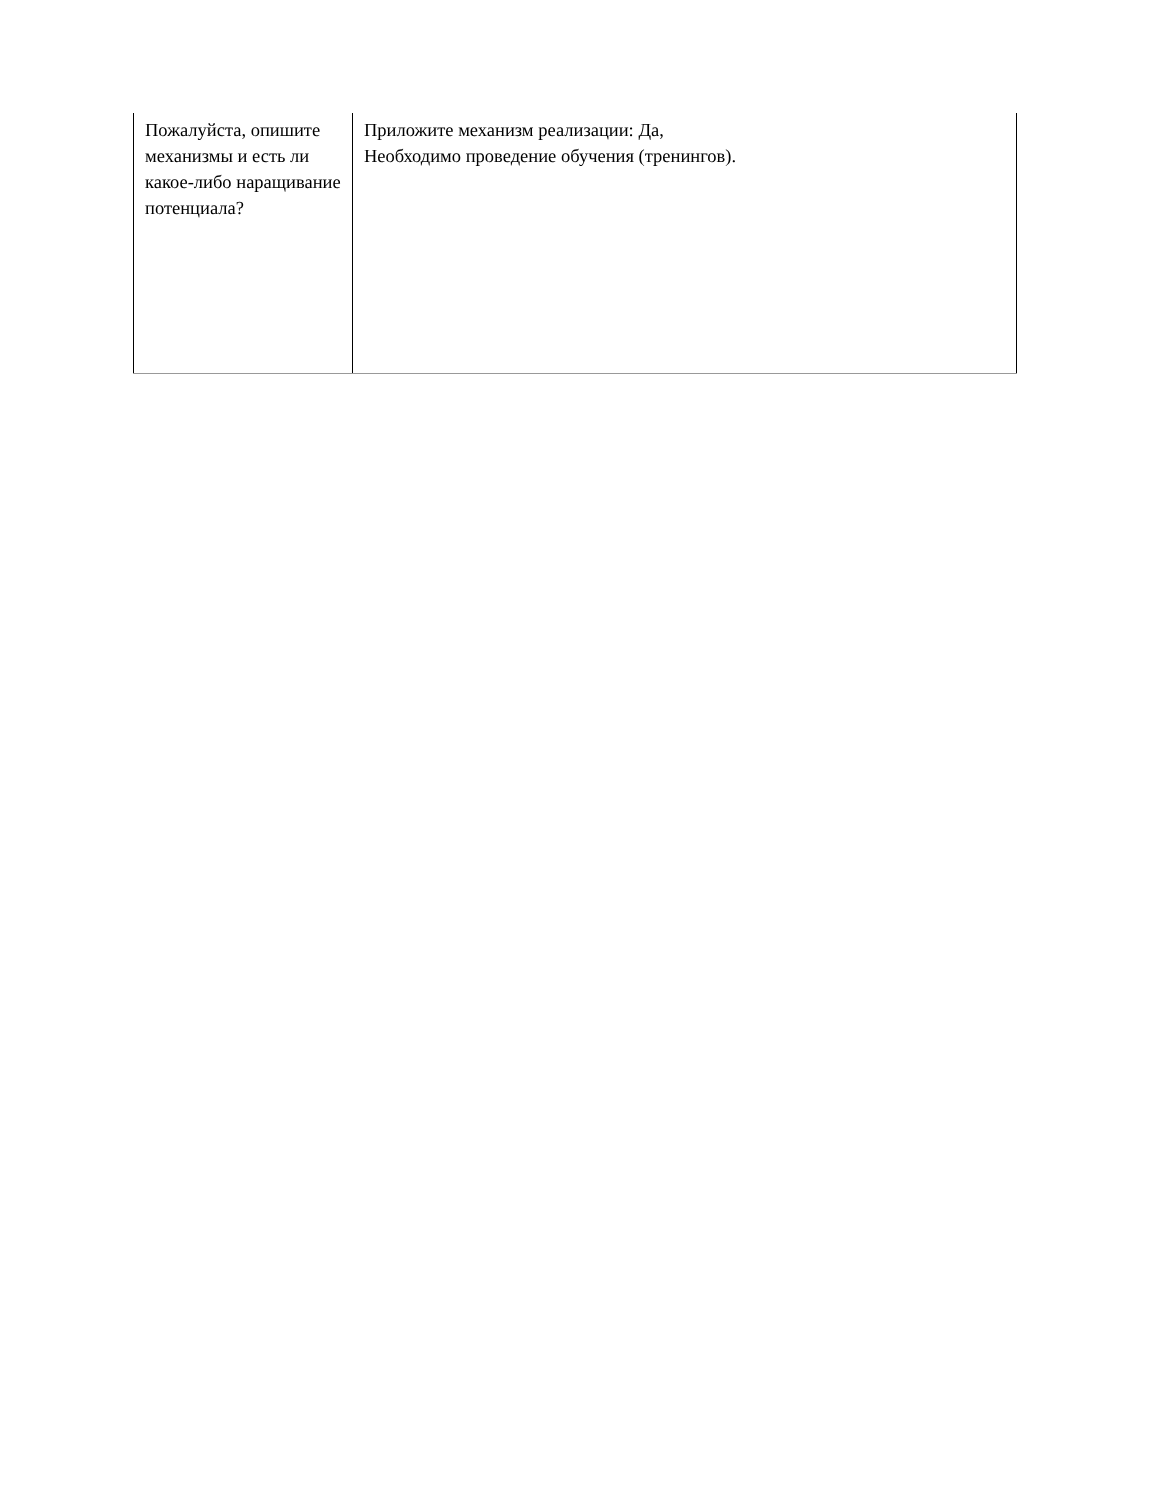| Пожалуйста, опишите механизмы и есть ли какое-либо наращивание потенциала? | Приложите механизм реализации: Да, Необходимо проведение обучения (тренингов). |